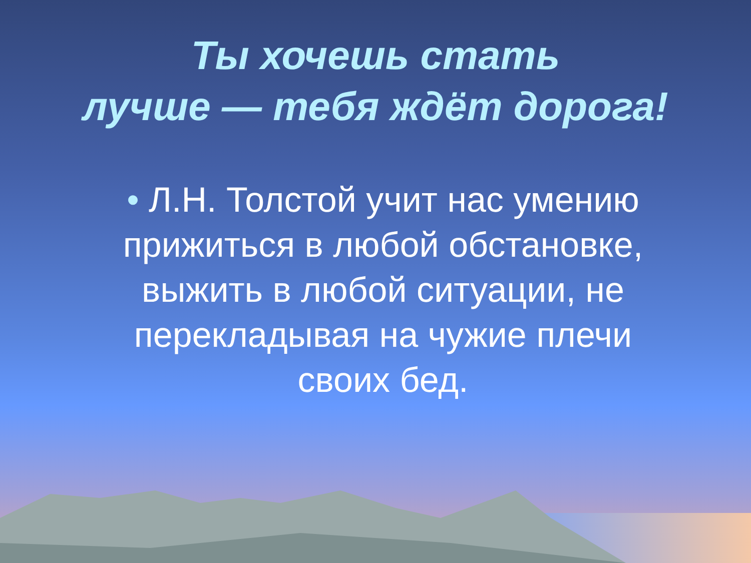Ты хочешь стать
лучше — тебя ждёт дорога!
• Л.Н. Толстой учит нас умению прижиться в любой обстановке, выжить в любой ситуации, не перекладывая на чужие плечи своих бед.